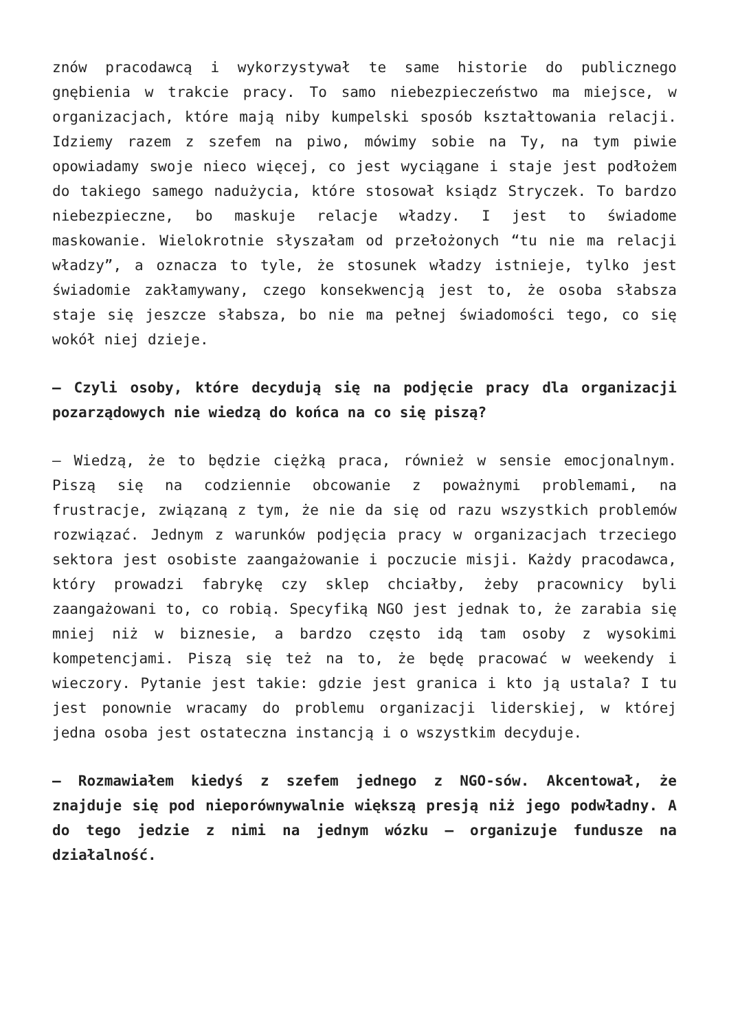znów pracodawcą i wykorzystywał te same historie do publicznego gnębienia w trakcie pracy. To samo niebezpieczeństwo ma miejsce, w organizacjach, które mają niby kumpelski sposób kształtowania relacji. Idziemy razem z szefem na piwo, mówimy sobie na Ty, na tym piwie opowiadamy swoje nieco więcej, co jest wyciągane i staje jest podłożem do takiego samego nadużycia, które stosował ksiądz Stryczek. To bardzo niebezpieczne, bo maskuje relacje władzy. I jest to świadome maskowanie. Wielokrotnie słyszałam od przełożonych “tu nie ma relacji władzy”, a oznacza to tyle, że stosunek władzy istnieje, tylko jest świadomie zakłamywany, czego konsekwencją jest to, że osoba słabsza staje się jeszcze słabsza, bo nie ma pełnej świadomości tego, co się wokół niej dzieje.
– Czyli osoby, które decydują się na podjęcie pracy dla organizacji pozarządowych nie wiedzą do końca na co się piszą?
– Wiedzą, że to będzie ciężką praca, również w sensie emocjonalnym. Piszą się na codziennie obcowanie z poważnymi problemami, na frustracje, związaną z tym, że nie da się od razu wszystkich problemów rozwiązać. Jednym z warunków podjęcia pracy w organizacjach trzeciego sektora jest osobiste zaangażowanie i poczucie misji. Każdy pracodawca, który prowadzi fabrykę czy sklep chciałby, żeby pracownicy byli zaangażowani to, co robią. Specyfiką NGO jest jednak to, że zarabia się mniej niż w biznesie, a bardzo często idą tam osoby z wysokimi kompetencjami. Piszą się też na to, że będę pracować w weekendy i wieczory. Pytanie jest takie: gdzie jest granica i kto ją ustala? I tu jest ponownie wracamy do problemu organizacji liderskiej, w której jedna osoba jest ostateczna instancją i o wszystkim decyduje.
– Rozmawiałem kiedyś z szefem jednego z NGO-sów. Akcentował, że znajduje się pod nieporównywalnie większą presją niż jego podwładny. A do tego jedzie z nimi na jednym wózku – organizuje fundusze na działalność.